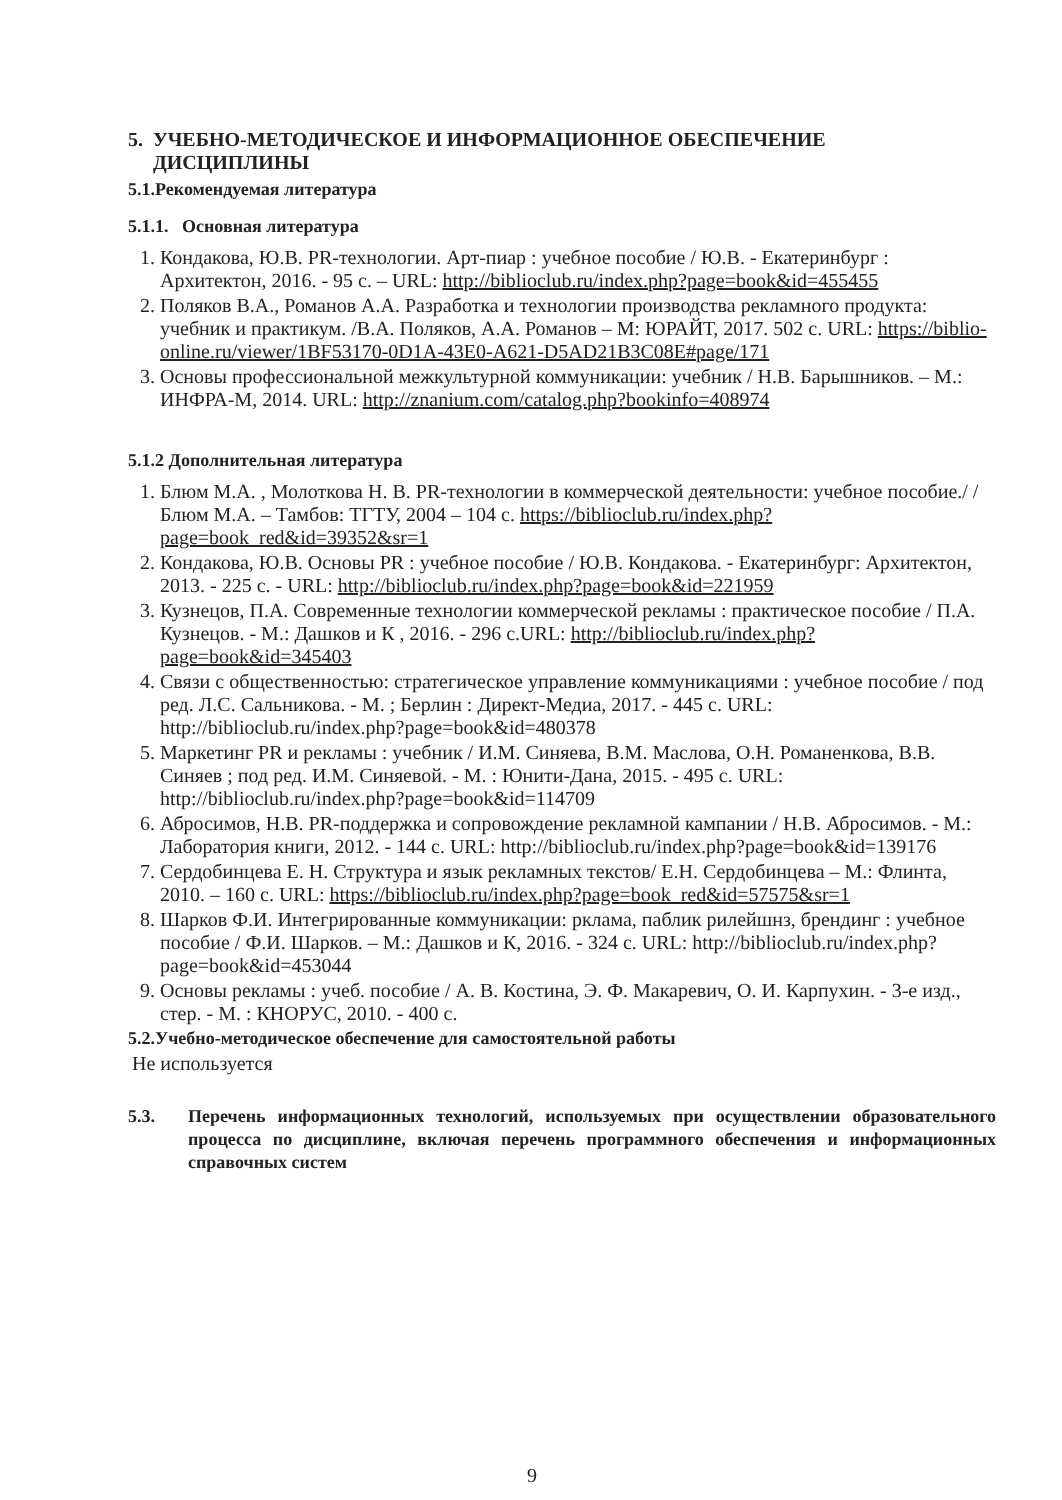5. УЧЕБНО-МЕТОДИЧЕСКОЕ И ИНФОРМАЦИОННОЕ ОБЕСПЕЧЕНИЕ
ДИСЦИПЛИНЫ
5.1.Рекомендуемая литература
5.1.1. Основная литература
1. Кондакова, Ю.В. PR-технологии. Арт-пиар : учебное пособие / Ю.В. - Екатеринбург : Архитектон, 2016. - 95 с. – URL: http://biblioclub.ru/index.php?page=book&id=455455
2. Поляков В.А., Романов А.А. Разработка и технологии производства рекламного продукта: учебник и практикум. /В.А. Поляков, А.А. Романов – М: ЮРАЙТ, 2017. 502 с. URL: https://biblio-online.ru/viewer/1BF53170-0D1A-43E0-A621-D5AD21B3C08E#page/171
3. Основы профессиональной межкультурной коммуникации: учебник / Н.В. Барышников. – М.: ИНФРА-М, 2014. URL: http://znanium.com/catalog.php?bookinfo=408974
5.1.2 Дополнительная литература
1. Блюм М.А. , Молоткова Н. В. PR-технологии в коммерческой деятельности: учебное пособие./ /Блюм М.А. – Тамбов: ТГТУ, 2004 – 104 с. https://biblioclub.ru/index.php?page=book_red&id=39352&sr=1
2. Кондакова, Ю.В. Основы PR : учебное пособие / Ю.В. Кондакова. - Екатеринбург: Архитектон, 2013. - 225 с. - URL: http://biblioclub.ru/index.php?page=book&id=221959
3. Кузнецов, П.А. Современные технологии коммерческой рекламы : практическое пособие / П.А. Кузнецов. - М.: Дашков и К , 2016. - 296 с.URL: http://biblioclub.ru/index.php?page=book&id=345403
4. Связи с общественностью: стратегическое управление коммуникациями : учебное пособие / под ред. Л.С. Сальникова. - М. ; Берлин : Директ-Медиа, 2017. - 445 с. URL: http://biblioclub.ru/index.php?page=book&id=480378
5. Маркетинг PR и рекламы : учебник / И.М. Синяева, В.М. Маслова, О.Н. Романенкова, В.В. Синяев ; под ред. И.М. Синяевой. - М. : Юнити-Дана, 2015. - 495 с. URL: http://biblioclub.ru/index.php?page=book&id=114709
6. Абросимов, Н.В. PR-поддержка и сопровождение рекламной кампании / Н.В. Абросимов. - М.: Лаборатория книги, 2012. - 144 с. URL: http://biblioclub.ru/index.php?page=book&id=139176
7. Сердобинцева Е. Н. Структура и язык рекламных текстов/ Е.Н. Сердобинцева – М.: Флинта, 2010. – 160 с. URL: https://biblioclub.ru/index.php?page=book_red&id=57575&sr=1
8. Шарков Ф.И. Интегрированные коммуникации: рклама, паблик рилейшнз, брендинг : учебное пособие / Ф.И. Шарков. – М.: Дашков и К, 2016. - 324 с. URL: http://biblioclub.ru/index.php?page=book&id=453044
9. Основы рекламы : учеб. пособие / А. В. Костина, Э. Ф. Макаревич, О. И. Карпухин. - 3-е изд., стер. - М. : КНОРУС, 2010. - 400 с.
5.2.Учебно-методическое обеспечение для самостоятельной работы
Не используется
5.3. Перечень информационных технологий, используемых при осуществлении образовательного процесса по дисциплине, включая перечень программного обеспечения и информационных справочных систем
9